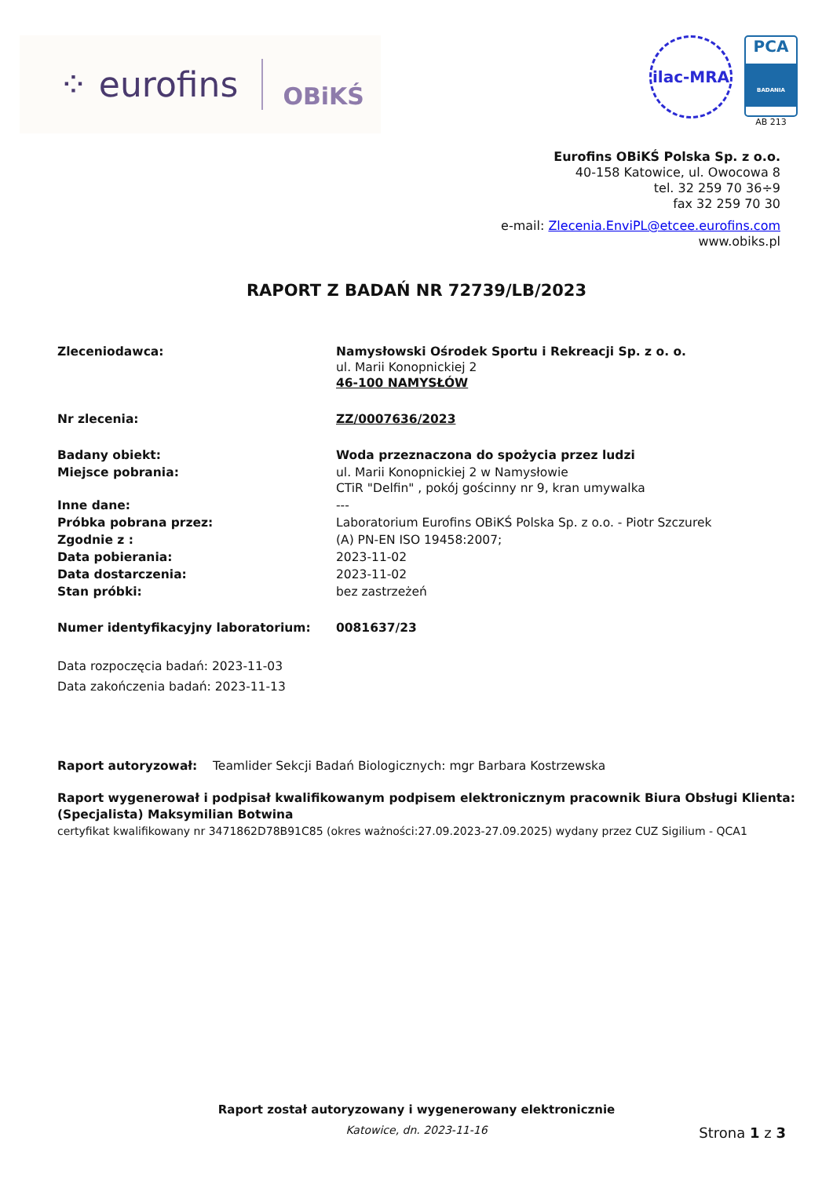⁘ eurofins OBiKŚ
ilac-MRA PCA
BADANIA
AB 213
Eurofins OBiKŚ Polska Sp. z o.o.
40-158 Katowice, ul. Owocowa 8
tel. 32 259 70 36÷9
fax 32 259 70 30
e-mail: Zlecenia.EnviPL@etcee.eurofins.com
www.obiks.pl
RAPORT Z BADAŃ NR 72739/LB/2023
| Zleceniodawca: | Namysłowski Ośrodek Sportu i Rekreacji Sp. z o. o. ul. Marii Konopnickiej 2 46-100 NAMYSŁÓW |
| Nr zlecenia: | ZZ/0007636/2023 |
| Badany obiekt: | Woda przeznaczona do spożycia przez ludzi |
| Miejsce pobrania: | ul. Marii Konopnickiej 2 w Namysłowie CTiR "Delfin" , pokój gościnny nr 9, kran umywalka |
| Inne dane: | --- |
| Próbka pobrana przez: | Laboratorium Eurofins OBiKŚ Polska Sp. z o.o. - Piotr Szczurek |
| Zgodnie z : | (A) PN-EN ISO 19458:2007; |
| Data pobierania: | 2023-11-02 |
| Data dostarczenia: | 2023-11-02 |
| Stan próbki: | bez zastrzeżeń |
| Numer identyfikacyjny laboratorium: | 0081637/23 |
Data rozpoczęcia badań: 2023-11-03
Data zakończenia badań: 2023-11-13
Raport autoryzował: Teamlider Sekcji Badań Biologicznych: mgr Barbara Kostrzewska
Raport wygenerował i podpisał kwalifikowanym podpisem elektronicznym pracownik Biura Obsługi Klienta:
(Specjalista) Maksymilian Botwina
certyfikat kwalifikowany nr 3471862D78B91C85 (okres ważności:27.09.2023-27.09.2025) wydany przez CUZ Sigilium - QCA1
Raport został autoryzowany i wygenerowany elektronicznie
Katowice, dn. 2023-11-16
Strona 1 z 3